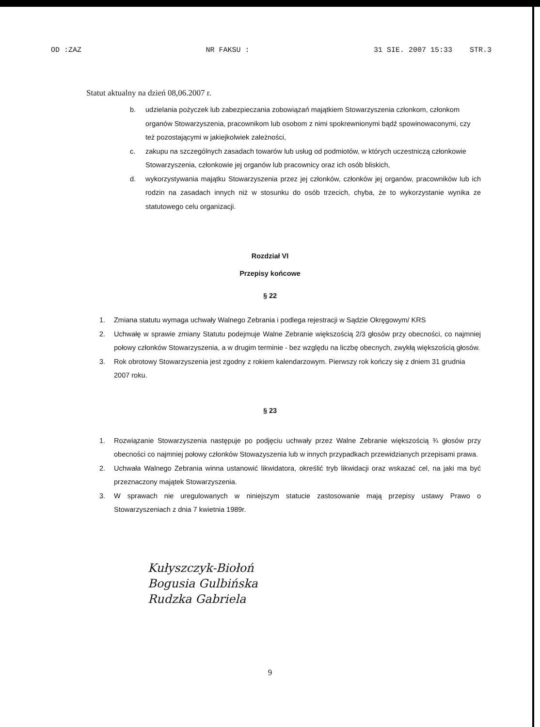OD :ZAZ NR FAKSU : 31 SIE. 2007 15:33 STR.3
Statut aktualny na dzień 08,06.2007 r.
b. udzielania pożyczek lub zabezpieczania zobowiązań majątkiem Stowarzyszenia członkom, członkom organów Stowarzyszenia, pracownikom lub osobom z nimi spokrewnionymi bądź spowinowaconymi, czy też pozostającymi w jakiejkolwiek zależności,
c. zakupu na szczególnych zasadach towarów lub usług od podmiotów, w których uczestniczą członkowie Stowarzyszenia, członkowie jej organów lub pracownicy oraz ich osób bliskich,
d. wykorzystywania majątku Stowarzyszenia przez jej członków, członków jej organów, pracowników lub ich rodzin na zasadach innych niż w stosunku do osób trzecich, chyba, że to wykorzystanie wynika ze statutowego celu organizacji.
Rozdział VI
Przepisy końcowe
§ 22
1. Zmiana statutu wymaga uchwały Walnego Zebrania i podlega rejestracji w Sądzie Okręgowym/ KRS
2. Uchwałę w sprawie zmiany Statutu podejmuje Walne Zebranie większością 2/3 głosów przy obecności, co najmniej połowy członków Stowarzyszenia, a w drugim terminie - bez względu na liczbę obecnych, zwykłą większością głosów.
3. Rok obrotowy Stowarzyszenia jest zgodny z rokiem kalendarzowym. Pierwszy rok kończy się z dniem 31 grudnia 2007 roku.
§ 23
1. Rozwiązanie Stowarzyszenia następuje po podjęciu uchwały przez Walne Zebranie większością ¾ głosów przy obecności co najmniej połowy członków Stowazyszenia lub w innych przypadkach przewidzianych przepisami prawa.
2. Uchwała Walnego Zebrania winna ustanowić likwidatora, określić tryb likwidacji oraz wskazać cel, na jaki ma być przeznaczony majątek Stowarzyszenia.
3. W sprawach nie uregulowanych w niniejszym statucie zastosowanie mają przepisy ustawy Prawo o Stowarzyszeniach z dnia 7 kwietnia 1989r.
Kułyszczyk-Biołoń
Bogusia Gulbińska
Rudzka Gabriela
9